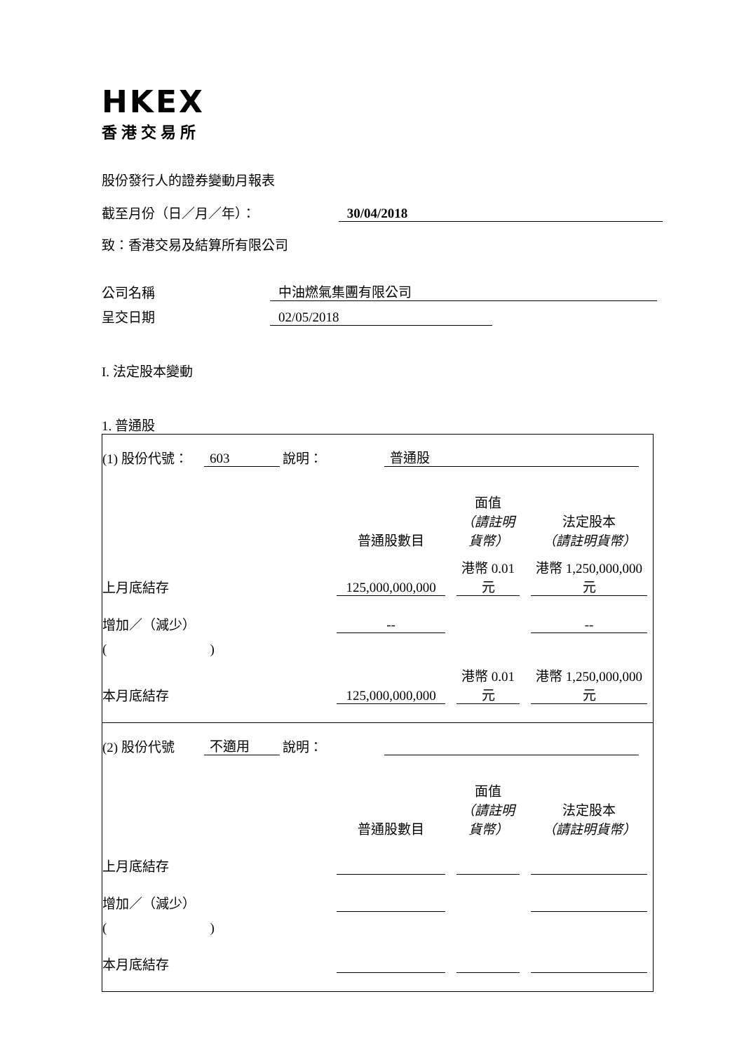HKEX
香港交易所
股份發行人的證券變動月報表
截至月份（日／月／年）： 30/04/2018
致：香港交易及結算所有限公司
公司名稱 中油燃氣集團有限公司
呈交日期 02/05/2018
I. 法定股本變動
1. 普通股
(1) 股份代號： 603 說明： 普通股
| | 普通股數目 | 面值 （請註明貨幣） | 法定股本 （請註明貨幣） |
| 上月底結存 | 125,000,000,000 | 港幣 0.01 元 | 港幣 1,250,000,000 元 |
| 增加／（減少） | -- | | -- |
| ( ) | | | |
| 本月底結存 | 125,000,000,000 | 港幣 0.01 元 | 港幣 1,250,000,000 元 |
(2) 股份代號 不適用 說明：
| | 普通股數目 | 面值 （請註明貨幣） | 法定股本 （請註明貨幣） |
| 上月底結存 | | | |
| 增加／（減少） | | | |
| ( ) | | | |
| 本月底結存 | | | |